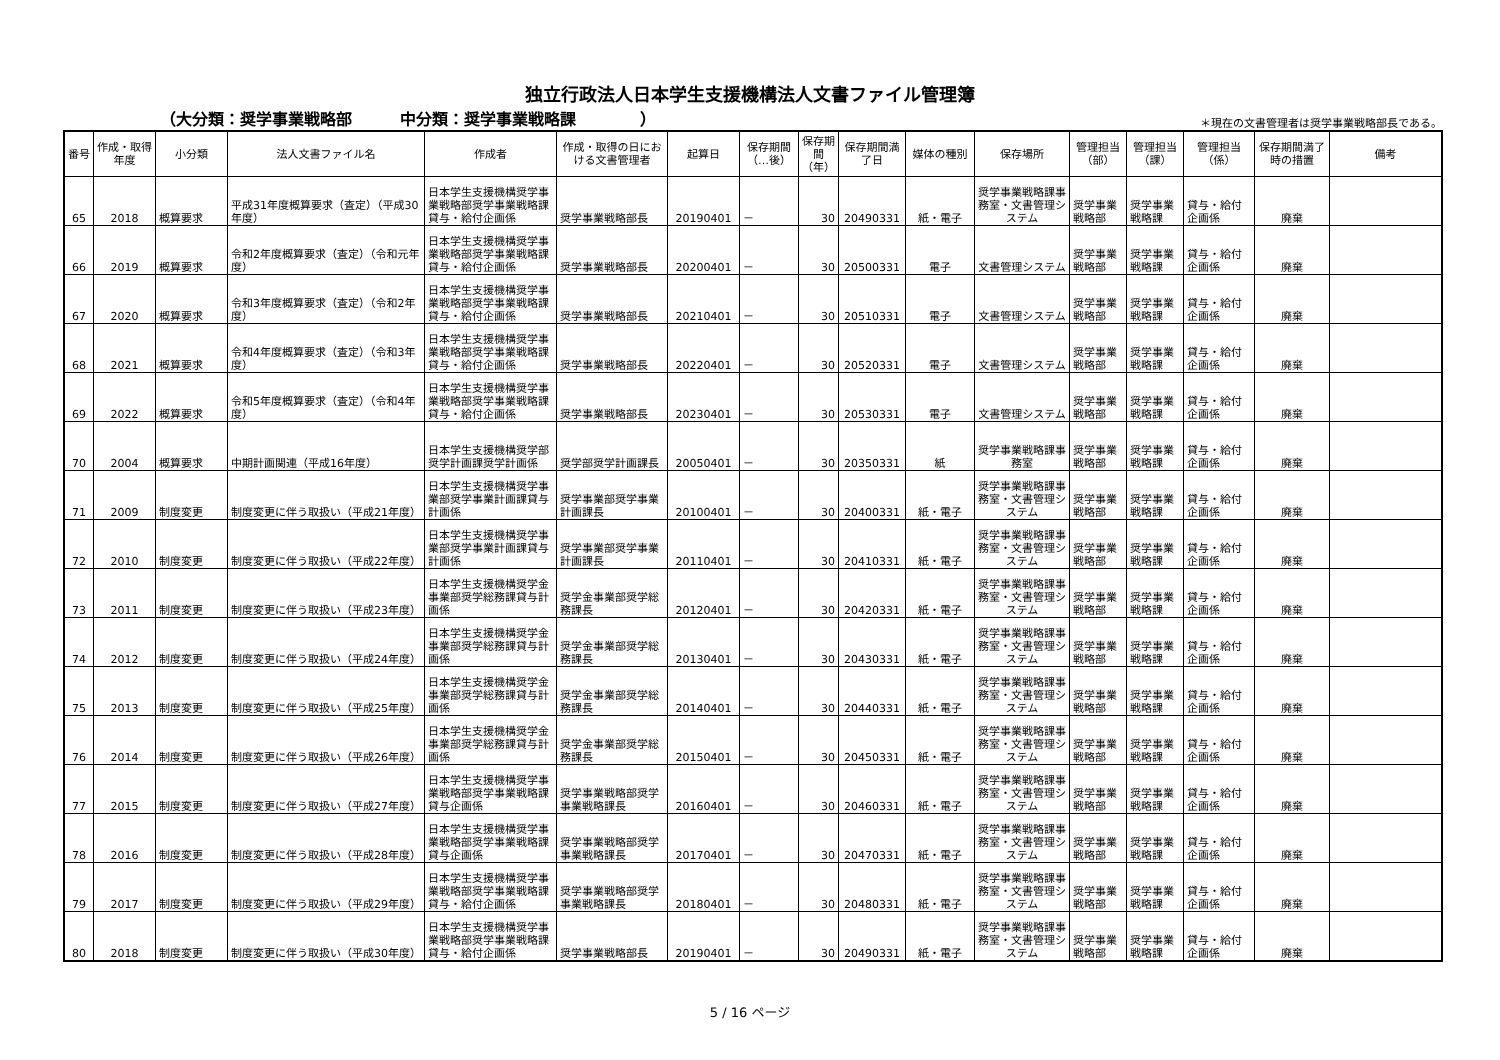独立行政法人日本学生支援機構法人文書ファイル管理簿
（大分類：奨学事業戦略部　　　中分類：奨学事業戦略課　　　　） ＊現在の文書管理者は奨学事業戦略部長である。
| 番号 | 作成・取得年度 | 小分類 | 法人文書ファイル名 | 作成者 | 作成・取得の日における文書管理者 | 起算日 | 保存期間（…後） | 保存期間（年） | 保存期間満了日 | 媒体の種別 | 保存場所 | 管理担当（部） | 管理担当（課） | 管理担当（係） | 保存期間満了時の措置 | 備考 |
| --- | --- | --- | --- | --- | --- | --- | --- | --- | --- | --- | --- | --- | --- | --- | --- | --- |
| 65 | 2018 | 概算要求 | 平成31年度概算要求（査定）（平成30年度） | 日本学生支援機構奨学事業戦略部奨学事業戦略課貸与・給付企画係 | 奨学事業戦略部長 | 20190401 | － | 30 | 20490331 | 紙・電子 | 奨学事業戦略課事務室・文書管理システム | 奨学事業戦略部 | 奨学事業戦略課 | 貸与・給付企画係 | 廃棄 | |
| 66 | 2019 | 概算要求 | 令和2年度概算要求（査定）（令和元年度） | 日本学生支援機構奨学事業戦略部奨学事業戦略課貸与・給付企画係 | 奨学事業戦略部長 | 20200401 | － | 30 | 20500331 | 電子 | 文書管理システム | 奨学事業戦略部 | 奨学事業戦略課 | 貸与・給付企画係 | 廃棄 | |
| 67 | 2020 | 概算要求 | 令和3年度概算要求（査定）（令和2年度） | 日本学生支援機構奨学事業戦略部奨学事業戦略課貸与・給付企画係 | 奨学事業戦略部長 | 20210401 | － | 30 | 20510331 | 電子 | 文書管理システム | 奨学事業戦略部 | 奨学事業戦略課 | 貸与・給付企画係 | 廃棄 | |
| 68 | 2021 | 概算要求 | 令和4年度概算要求（査定）（令和3年度） | 日本学生支援機構奨学事業戦略部奨学事業戦略課貸与・給付企画係 | 奨学事業戦略部長 | 20220401 | － | 30 | 20520331 | 電子 | 文書管理システム | 奨学事業戦略部 | 奨学事業戦略課 | 貸与・給付企画係 | 廃棄 | |
| 69 | 2022 | 概算要求 | 令和5年度概算要求（査定）（令和4年度） | 日本学生支援機構奨学事業戦略部奨学事業戦略課貸与・給付企画係 | 奨学事業戦略部長 | 20230401 | － | 30 | 20530331 | 電子 | 文書管理システム | 奨学事業戦略部 | 奨学事業戦略課 | 貸与・給付企画係 | 廃棄 | |
| 70 | 2004 | 概算要求 | 中期計画関連（平成16年度） | 日本学生支援機構奨学部奨学計画課奨学計画係 | 奨学部奨学計画課長 | 20050401 | － | 30 | 20350331 | 紙 | 奨学事業戦略課事務室 | 奨学事業戦略部 | 奨学事業戦略課 | 貸与・給付企画係 | 廃棄 | |
| 71 | 2009 | 制度変更 | 制度変更に伴う取扱い（平成21年度） | 日本学生支援機構奨学事業部奨学事業計画課貸与計画係 | 奨学事業部奨学事業計画課長 | 20100401 | － | 30 | 20400331 | 紙・電子 | 奨学事業戦略課事務室・文書管理システム | 奨学事業戦略部 | 奨学事業戦略課 | 貸与・給付企画係 | 廃棄 | |
| 72 | 2010 | 制度変更 | 制度変更に伴う取扱い（平成22年度） | 日本学生支援機構奨学事業部奨学事業計画課貸与計画係 | 奨学事業部奨学事業計画課長 | 20110401 | － | 30 | 20410331 | 紙・電子 | 奨学事業戦略課事務室・文書管理システム | 奨学事業戦略部 | 奨学事業戦略課 | 貸与・給付企画係 | 廃棄 | |
| 73 | 2011 | 制度変更 | 制度変更に伴う取扱い（平成23年度） | 日本学生支援機構奨学金事業部奨学総務課貸与計画係 | 奨学金事業部奨学総務課長 | 20120401 | － | 30 | 20420331 | 紙・電子 | 奨学事業戦略課事務室・文書管理システム | 奨学事業戦略部 | 奨学事業戦略課 | 貸与・給付企画係 | 廃棄 | |
| 74 | 2012 | 制度変更 | 制度変更に伴う取扱い（平成24年度） | 日本学生支援機構奨学金事業部奨学総務課貸与計画係 | 奨学金事業部奨学総務課長 | 20130401 | － | 30 | 20430331 | 紙・電子 | 奨学事業戦略課事務室・文書管理システム | 奨学事業戦略部 | 奨学事業戦略課 | 貸与・給付企画係 | 廃棄 | |
| 75 | 2013 | 制度変更 | 制度変更に伴う取扱い（平成25年度） | 日本学生支援機構奨学金事業部奨学総務課貸与計画係 | 奨学金事業部奨学総務課長 | 20140401 | － | 30 | 20440331 | 紙・電子 | 奨学事業戦略課事務室・文書管理システム | 奨学事業戦略部 | 奨学事業戦略課 | 貸与・給付企画係 | 廃棄 | |
| 76 | 2014 | 制度変更 | 制度変更に伴う取扱い（平成26年度） | 日本学生支援機構奨学金事業部奨学総務課貸与計画係 | 奨学金事業部奨学総務課長 | 20150401 | － | 30 | 20450331 | 紙・電子 | 奨学事業戦略課事務室・文書管理システム | 奨学事業戦略部 | 奨学事業戦略課 | 貸与・給付企画係 | 廃棄 | |
| 77 | 2015 | 制度変更 | 制度変更に伴う取扱い（平成27年度） | 日本学生支援機構奨学事業戦略部奨学事業戦略課貸与企画係 | 奨学事業戦略部奨学事業戦略課長 | 20160401 | － | 30 | 20460331 | 紙・電子 | 奨学事業戦略課事務室・文書管理システム | 奨学事業戦略部 | 奨学事業戦略課 | 貸与・給付企画係 | 廃棄 | |
| 78 | 2016 | 制度変更 | 制度変更に伴う取扱い（平成28年度） | 日本学生支援機構奨学事業戦略部奨学事業戦略課貸与企画係 | 奨学事業戦略部奨学事業戦略課長 | 20170401 | － | 30 | 20470331 | 紙・電子 | 奨学事業戦略課事務室・文書管理システム | 奨学事業戦略部 | 奨学事業戦略課 | 貸与・給付企画係 | 廃棄 | |
| 79 | 2017 | 制度変更 | 制度変更に伴う取扱い（平成29年度） | 日本学生支援機構奨学事業戦略部奨学事業戦略課貸与・給付企画係 | 奨学事業戦略部奨学事業戦略課長 | 20180401 | － | 30 | 20480331 | 紙・電子 | 奨学事業戦略課事務室・文書管理システム | 奨学事業戦略部 | 奨学事業戦略課 | 貸与・給付企画係 | 廃棄 | |
| 80 | 2018 | 制度変更 | 制度変更に伴う取扱い（平成30年度） | 日本学生支援機構奨学事業戦略部奨学事業戦略課貸与・給付企画係 | 奨学事業戦略部長 | 20190401 | － | 30 | 20490331 | 紙・電子 | 奨学事業戦略課事務室・文書管理システム | 奨学事業戦略部 | 奨学事業戦略課 | 貸与・給付企画係 | 廃棄 | |
5 / 16 ページ